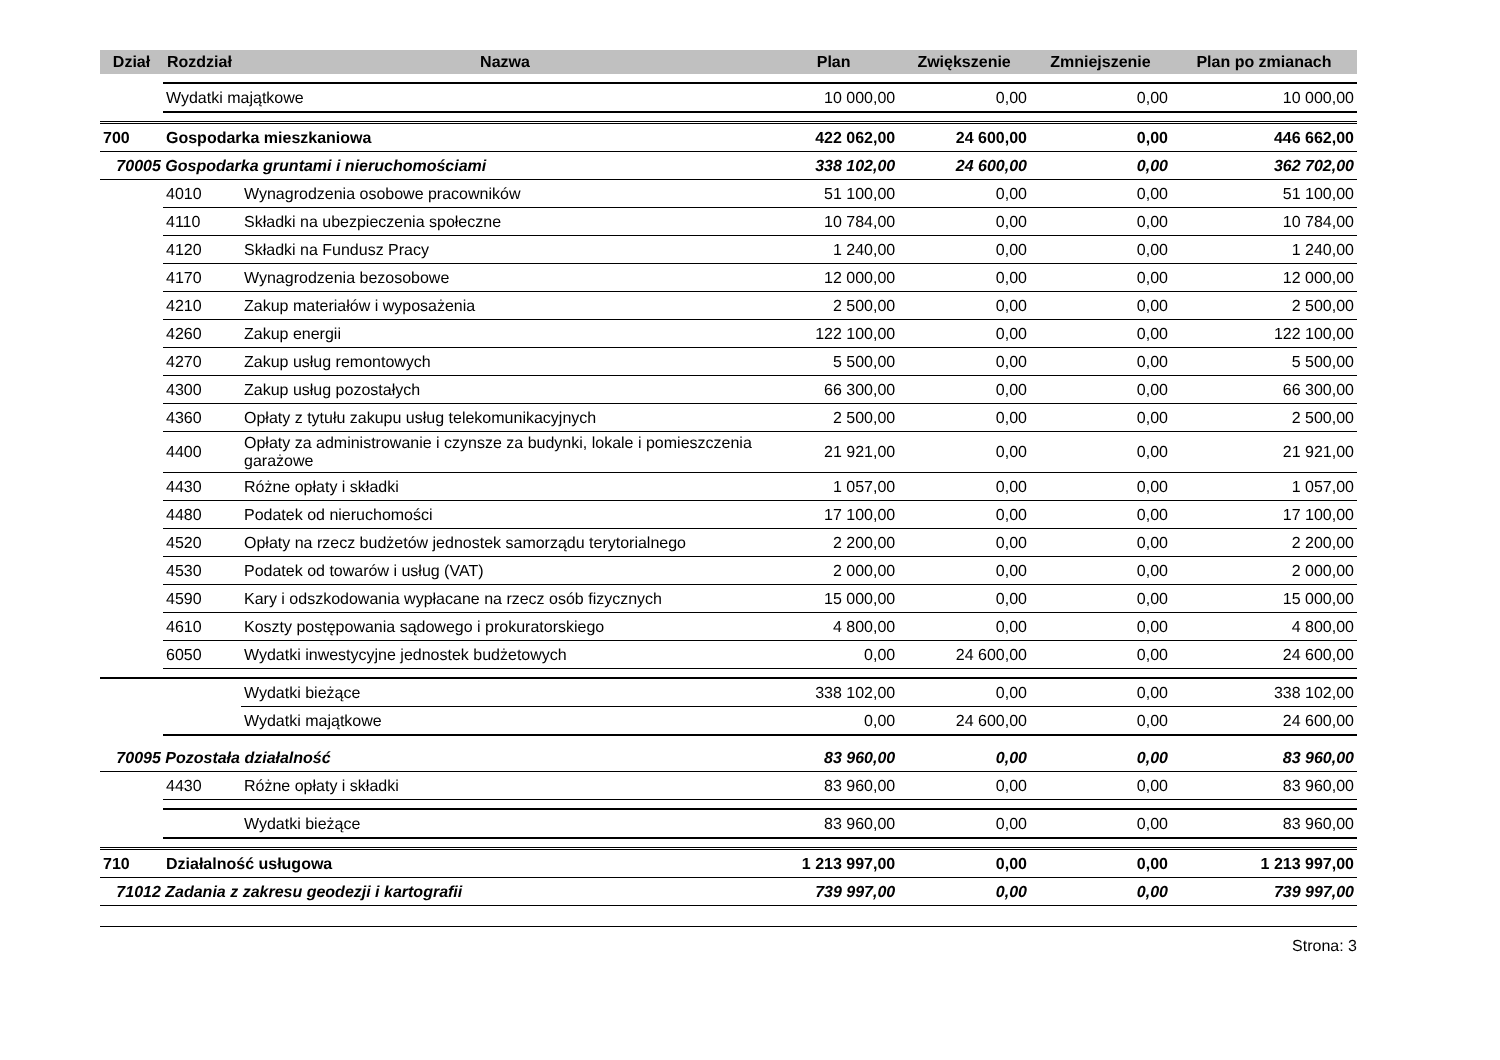| Dział | Rozdział | Nazwa | Plan | Zwiększenie | Zmniejszenie | Plan po zmianach |
| --- | --- | --- | --- | --- | --- | --- |
| | Wydatki majątkowe | | 10 000,00 | 0,00 | 0,00 | 10 000,00 |
| 700 | Gospodarka mieszkaniowa | | 422 062,00 | 24 600,00 | 0,00 | 446 662,00 |
| 70005 Gospodarka gruntami i nieruchomościami | | | 338 102,00 | 24 600,00 | 0,00 | 362 702,00 |
| | 4010 | Wynagrodzenia osobowe pracowników | 51 100,00 | 0,00 | 0,00 | 51 100,00 |
| | 4110 | Składki na ubezpieczenia społeczne | 10 784,00 | 0,00 | 0,00 | 10 784,00 |
| | 4120 | Składki na Fundusz Pracy | 1 240,00 | 0,00 | 0,00 | 1 240,00 |
| | 4170 | Wynagrodzenia bezosobowe | 12 000,00 | 0,00 | 0,00 | 12 000,00 |
| | 4210 | Zakup materiałów i wyposażenia | 2 500,00 | 0,00 | 0,00 | 2 500,00 |
| | 4260 | Zakup energii | 122 100,00 | 0,00 | 0,00 | 122 100,00 |
| | 4270 | Zakup usług remontowych | 5 500,00 | 0,00 | 0,00 | 5 500,00 |
| | 4300 | Zakup usług pozostałych | 66 300,00 | 0,00 | 0,00 | 66 300,00 |
| | 4360 | Opłaty z tytułu zakupu usług telekomunikacyjnych | 2 500,00 | 0,00 | 0,00 | 2 500,00 |
| | 4400 | Opłaty za administrowanie i czynsze za budynki, lokale i pomieszczenia garażowe | 21 921,00 | 0,00 | 0,00 | 21 921,00 |
| | 4430 | Różne opłaty i składki | 1 057,00 | 0,00 | 0,00 | 1 057,00 |
| | 4480 | Podatek od nieruchomości | 17 100,00 | 0,00 | 0,00 | 17 100,00 |
| | 4520 | Opłaty na rzecz budżetów jednostek samorządu terytorialnego | 2 200,00 | 0,00 | 0,00 | 2 200,00 |
| | 4530 | Podatek od towarów i usług (VAT) | 2 000,00 | 0,00 | 0,00 | 2 000,00 |
| | 4590 | Kary i odszkodowania wypłacane na rzecz osób fizycznych | 15 000,00 | 0,00 | 0,00 | 15 000,00 |
| | 4610 | Koszty postępowania sądowego i prokuratorskiego | 4 800,00 | 0,00 | 0,00 | 4 800,00 |
| | 6050 | Wydatki inwestycyjne jednostek budżetowych | 0,00 | 24 600,00 | 0,00 | 24 600,00 |
| | | Wydatki bieżące | 338 102,00 | 0,00 | 0,00 | 338 102,00 |
| | | Wydatki majątkowe | 0,00 | 24 600,00 | 0,00 | 24 600,00 |
| 70095 Pozostała działalność | | | 83 960,00 | 0,00 | 0,00 | 83 960,00 |
| | 4430 | Różne opłaty i składki | 83 960,00 | 0,00 | 0,00 | 83 960,00 |
| | | Wydatki bieżące | 83 960,00 | 0,00 | 0,00 | 83 960,00 |
| 710 | Działalność usługowa | | 1 213 997,00 | 0,00 | 0,00 | 1 213 997,00 |
| 71012 Zadania z zakresu geodezji i kartografii | | | 739 997,00 | 0,00 | 0,00 | 739 997,00 |
Strona: 3